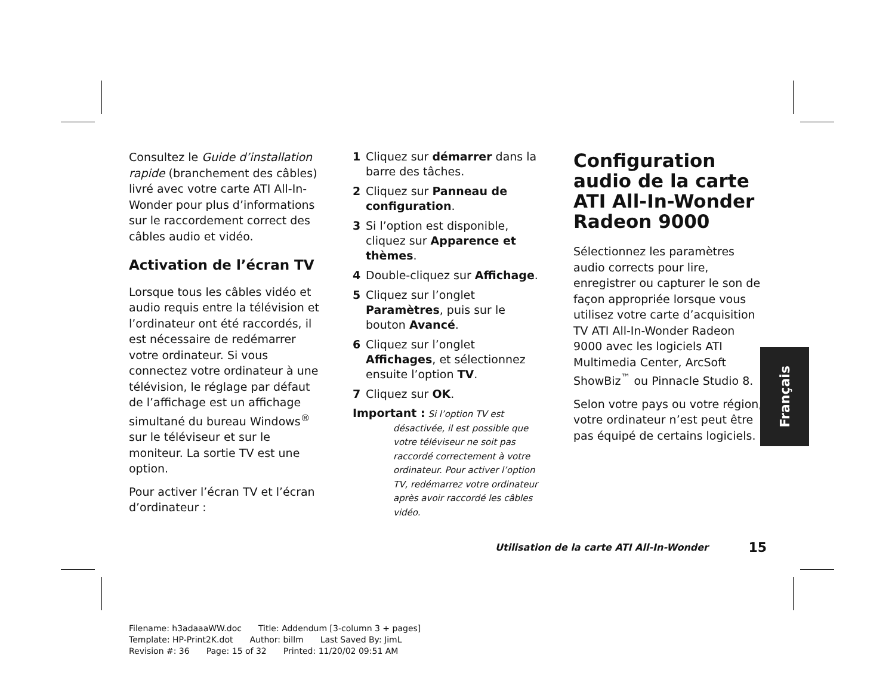Consultez le Guide d’installation rapide (branchement des câbles) livré avec votre carte ATI All-In-Wonder pour plus d’informations sur le raccordement correct des câbles audio et vidéo.
Activation de l’écran TV
Lorsque tous les câbles vidéo et audio requis entre la télévision et l’ordinateur ont été raccordés, il est nécessaire de redémarrer votre ordinateur. Si vous connectez votre ordinateur à une télévision, le réglage par défaut de l’affichage est un affichage simultané du bureau Windows<sup>®</sup> sur le téléviseur et sur le moniteur. La sortie TV est une option.
Pour activer l’écran TV et l’écran d’ordinateur :
1 Cliquez sur démarrer dans la barre des tâches.
2 Cliquez sur Panneau de configuration.
3 Si l’option est disponible, cliquez sur Apparence et thèmes.
4 Double-cliquez sur Affichage.
5 Cliquez sur l’onglet Paramètres, puis sur le bouton Avancé.
6 Cliquez sur l’onglet Affichages, et sélectionnez ensuite l’option TV.
7 Cliquez sur OK.
Important : Si l’option TV est
désactivée, il est possible que votre téléviseur ne soit pas raccordé correctement à votre ordinateur. Pour activer l’option TV, redémarrez votre ordinateur après avoir raccordé les câbles vidéo.
Configuration audio de la carte ATI All-In-Wonder Radeon 9000
Sélectionnez les paramètres audio corrects pour lire, enregistrer ou capturer le son de façon appropriée lorsque vous utilisez votre carte d’acquisition TV ATI All-In-Wonder Radeon 9000 avec les logiciels ATI Multimedia Center, ArcSoft ShowBiz<sup>™</sup> ou Pinnacle Studio 8.
Selon votre pays ou votre région, votre ordinateur n’est peut être pas équipé de certains logiciels.
Français
Utilisation de la carte ATI All-In-Wonder 15
Filename: h3adaaaWW.doc Title: Addendum [3-column 3 + pages]
Template: HP-Print2K.dot Author: billm Last Saved By: JimL
Revision #: 36 Page: 15 of 32 Printed: 11/20/02 09:51 AM